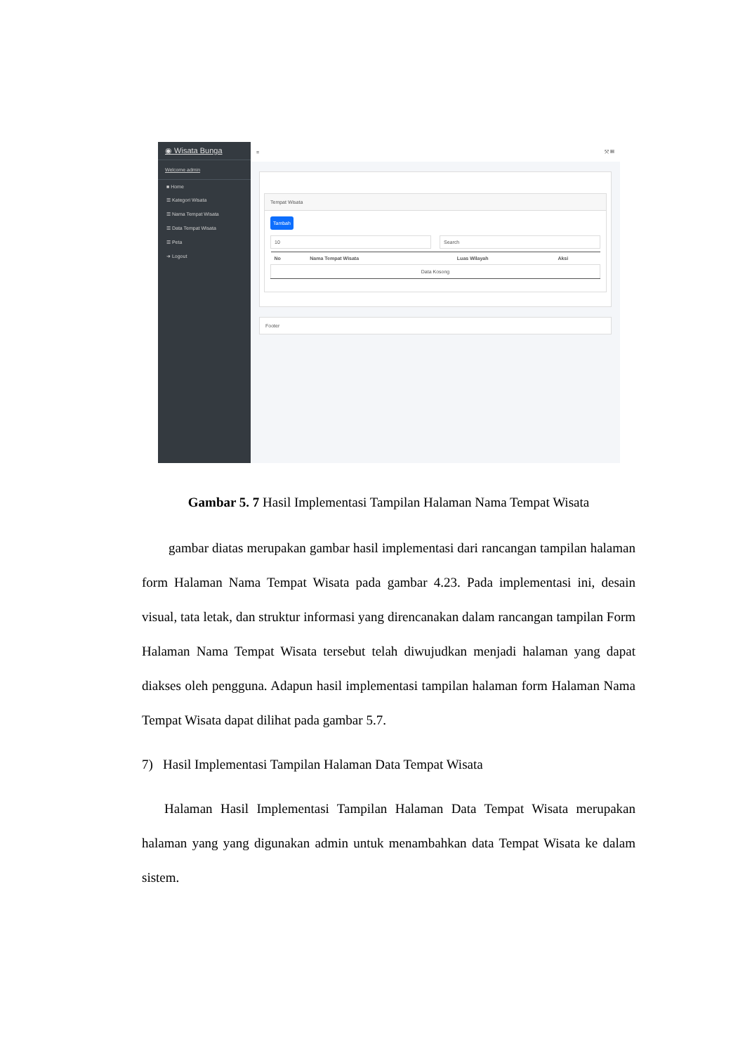◉ Wisata Bunga
Welcome admin
■ Home
☰ Kategori Wisata
☰ Nama Tempat Wisata
☰ Data Tempat Wisata
☰ Peta
➜ Logout
≡ ⤧ ▦
Tempat Wisata
Tambah
10 Search
| No | Nama Tempat Wisata | Luas Wilayah | Aksi |
| --- | --- | --- | --- |
| Data Kosong | | | |
Footer
Gambar 5. 7 Hasil Implementasi Tampilan Halaman Nama Tempat Wisata
gambar diatas merupakan gambar hasil implementasi dari rancangan tampilan halaman form Halaman Nama Tempat Wisata pada gambar 4.23. Pada implementasi ini, desain visual, tata letak, dan struktur informasi yang direncanakan dalam rancangan tampilan Form Halaman Nama Tempat Wisata tersebut telah diwujudkan menjadi halaman yang dapat diakses oleh pengguna. Adapun hasil implementasi tampilan halaman form Halaman Nama Tempat Wisata dapat dilihat pada gambar 5.7.
7) Hasil Implementasi Tampilan Halaman Data Tempat Wisata
Halaman Hasil Implementasi Tampilan Halaman Data Tempat Wisata merupakan halaman yang yang digunakan admin untuk menambahkan data Tempat Wisata ke dalam sistem.